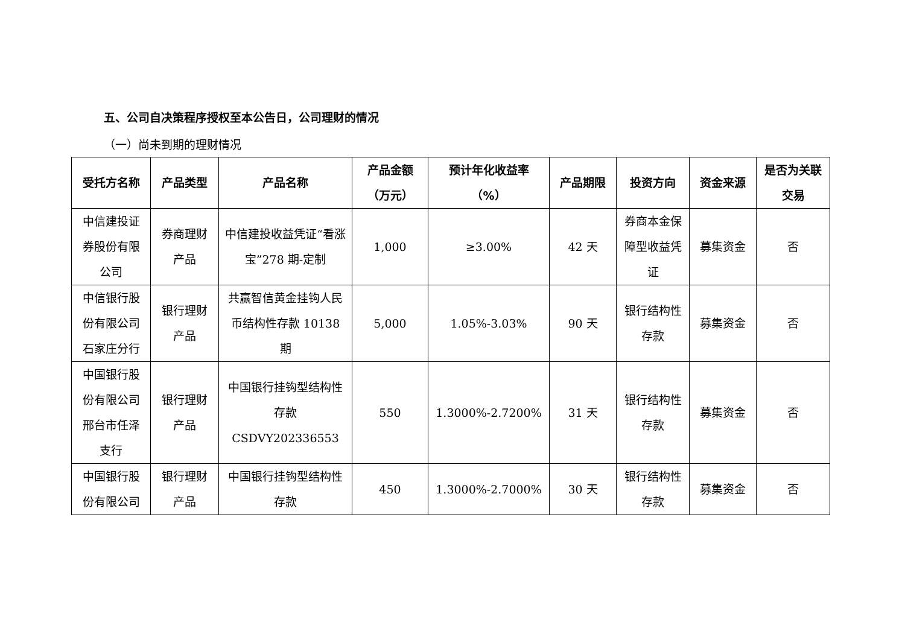五、公司自决策程序授权至本公告日，公司理财的情况
（一）尚未到期的理财情况
| 受托方名称 | 产品类型 | 产品名称 | 产品金额（万元） | 预计年化收益率（%） | 产品期限 | 投资方向 | 资金来源 | 是否为关联交易 |
| --- | --- | --- | --- | --- | --- | --- | --- | --- |
| 中信建投证券股份有限公司 | 券商理财产品 | 中信建投收益凭证“看涨宝”278 期-定制 | 1,000 | ≥3.00% | 42 天 | 券商本金保障型收益凭证 | 募集资金 | 否 |
| 中信银行股份有限公司石家庄分行 | 银行理财产品 | 共赢智信黄金挂钩人民币结构性存款 10138 期 | 5,000 | 1.05%-3.03% | 90 天 | 银行结构性存款 | 募集资金 | 否 |
| 中国银行股份有限公司邢台市任泽支行 | 银行理财产品 | 中国银行挂钩型结构性存款 CSDVY202336553 | 550 | 1.3000%-2.7200% | 31 天 | 银行结构性存款 | 募集资金 | 否 |
| 中国银行股份有限公司 | 银行理财产品 | 中国银行挂钩型结构性存款 | 450 | 1.3000%-2.7000% | 30 天 | 银行结构性存款 | 募集资金 | 否 |